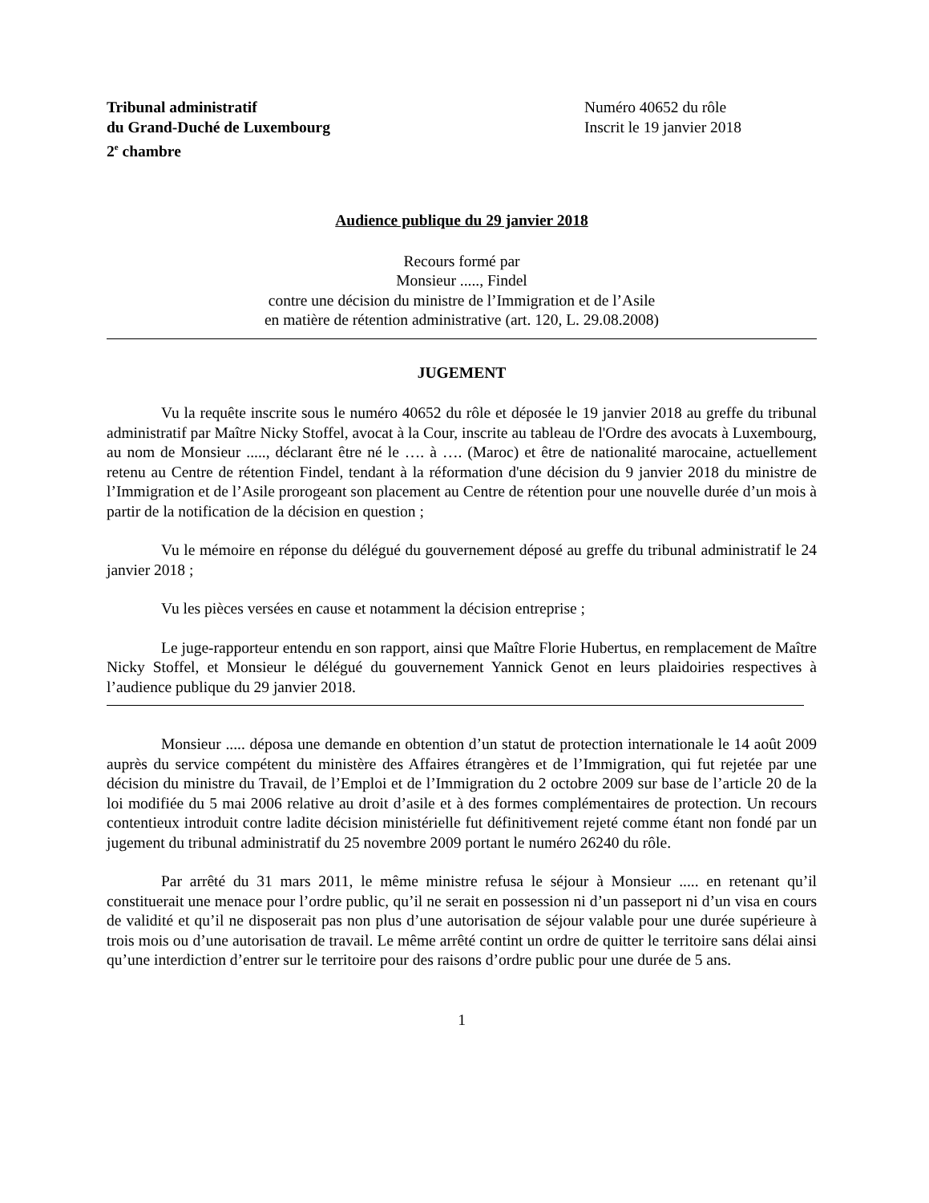Tribunal administratif
du Grand-Duché de Luxembourg
2<sup>e</sup> chambre
Numéro 40652 du rôle
Inscrit le 19 janvier 2018
Audience publique du 29 janvier 2018
Recours formé par
Monsieur ....., Findel
contre une décision du ministre de l’Immigration et de l’Asile
en matière de rétention administrative (art. 120, L. 29.08.2008)
JUGEMENT
Vu la requête inscrite sous le numéro 40652 du rôle et déposée le 19 janvier 2018 au greffe du tribunal administratif par Maître Nicky Stoffel, avocat à la Cour, inscrite au tableau de l'Ordre des avocats à Luxembourg, au nom de Monsieur ....., déclarant être né le …. à …. (Maroc) et être de nationalité marocaine, actuellement retenu au Centre de rétention Findel, tendant à la réformation d'une décision du 9 janvier 2018 du ministre de l’Immigration et de l’Asile prorogeant son placement au Centre de rétention pour une nouvelle durée d’un mois à partir de la notification de la décision en question ;
Vu le mémoire en réponse du délégué du gouvernement déposé au greffe du tribunal administratif le 24 janvier 2018 ;
Vu les pièces versées en cause et notamment la décision entreprise ;
Le juge-rapporteur entendu en son rapport, ainsi que Maître Florie Hubertus, en remplacement de Maître Nicky Stoffel, et Monsieur le délégué du gouvernement Yannick Genot en leurs plaidoiries respectives à l’audience publique du 29 janvier 2018.
Monsieur ..... déposa une demande en obtention d’un statut de protection internationale le 14 août 2009 auprès du service compétent du ministère des Affaires étrangères et de l’Immigration, qui fut rejetée par une décision du ministre du Travail, de l’Emploi et de l’Immigration du 2 octobre 2009 sur base de l’article 20 de la loi modifiée du 5 mai 2006 relative au droit d’asile et à des formes complémentaires de protection. Un recours contentieux introduit contre ladite décision ministérielle fut définitivement rejeté comme étant non fondé par un jugement du tribunal administratif du 25 novembre 2009 portant le numéro 26240 du rôle.
Par arrêté du 31 mars 2011, le même ministre refusa le séjour à Monsieur ..... en retenant qu’il constituerait une menace pour l’ordre public, qu’il ne serait en possession ni d’un passeport ni d’un visa en cours de validité et qu’il ne disposerait pas non plus d’une autorisation de séjour valable pour une durée supérieure à trois mois ou d’une autorisation de travail. Le même arrêté contint un ordre de quitter le territoire sans délai ainsi qu’une interdiction d’entrer sur le territoire pour des raisons d’ordre public pour une durée de 5 ans.
1